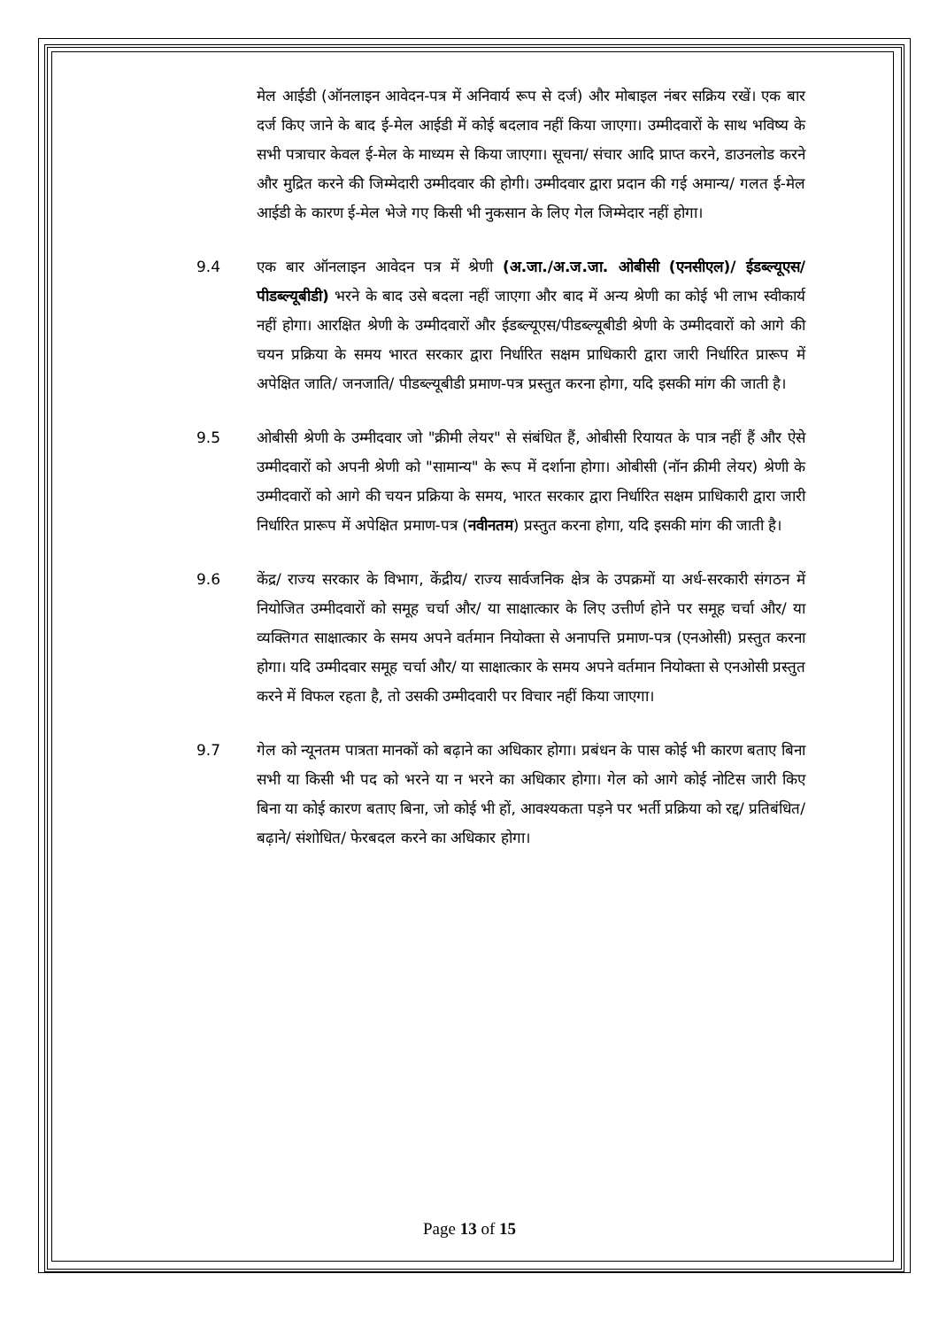मेल आईडी (ऑनलाइन आवेदन-पत्र में अनिवार्य रूप से दर्ज) और मोबाइल नंबर सक्रिय रखें। एक बार दर्ज किए जाने के बाद ई-मेल आईडी में कोई बदलाव नहीं किया जाएगा। उम्मीदवारों के साथ भविष्य के सभी पत्राचार केवल ई-मेल के माध्यम से किया जाएगा। सूचना/ संचार आदि प्राप्त करने, डाउनलोड करने और मुद्रित करने की जिम्मेदारी उम्मीदवार की होगी। उम्मीदवार द्वारा प्रदान की गई अमान्य/ गलत ई-मेल आईडी के कारण ई-मेल भेजे गए किसी भी नुकसान के लिए गेल जिम्मेदार नहीं होगा।
9.4 एक बार ऑनलाइन आवेदन पत्र में श्रेणी (अ.जा./अ.ज.जा. ओबीसी (एनसीएल)/ ईडब्ल्यूएस/ पीडब्ल्यूबीडी) भरने के बाद उसे बदला नहीं जाएगा और बाद में अन्य श्रेणी का कोई भी लाभ स्वीकार्य नहीं होगा। आरक्षित श्रेणी के उम्मीदवारों और ईडब्ल्यूएस/पीडब्ल्यूबीडी श्रेणी के उम्मीदवारों को आगे की चयन प्रक्रिया के समय भारत सरकार द्वारा निर्धारित सक्षम प्राधिकारी द्वारा जारी निर्धारित प्रारूप में अपेक्षित जाति/ जनजाति/ पीडब्ल्यूबीडी प्रमाण-पत्र प्रस्तुत करना होगा, यदि इसकी मांग की जाती है।
9.5 ओबीसी श्रेणी के उम्मीदवार जो "क्रीमी लेयर" से संबंधित हैं, ओबीसी रियायत के पात्र नहीं हैं और ऐसे उम्मीदवारों को अपनी श्रेणी को "सामान्य" के रूप में दर्शाना होगा। ओबीसी (नॉन क्रीमी लेयर) श्रेणी के उम्मीदवारों को आगे की चयन प्रक्रिया के समय, भारत सरकार द्वारा निर्धारित सक्षम प्राधिकारी द्वारा जारी निर्धारित प्रारूप में अपेक्षित प्रमाण-पत्र (नवीनतम) प्रस्तुत करना होगा, यदि इसकी मांग की जाती है।
9.6 केंद्र/ राज्य सरकार के विभाग, केंद्रीय/ राज्य सार्वजनिक क्षेत्र के उपक्रमों या अर्ध-सरकारी संगठन में नियोजित उम्मीदवारों को समूह चर्चा और/ या साक्षात्कार के लिए उत्तीर्ण होने पर समूह चर्चा और/ या व्यक्तिगत साक्षात्कार के समय अपने वर्तमान नियोक्ता से अनापत्ति प्रमाण-पत्र (एनओसी) प्रस्तुत करना होगा। यदि उम्मीदवार समूह चर्चा और/ या साक्षात्कार के समय अपने वर्तमान नियोक्ता से एनओसी प्रस्तुत करने में विफल रहता है, तो उसकी उम्मीदवारी पर विचार नहीं किया जाएगा।
9.7 गेल को न्यूनतम पात्रता मानकों को बढ़ाने का अधिकार होगा। प्रबंधन के पास कोई भी कारण बताए बिना सभी या किसी भी पद को भरने या न भरने का अधिकार होगा। गेल को आगे कोई नोटिस जारी किए बिना या कोई कारण बताए बिना, जो कोई भी हों, आवश्यकता पड़ने पर भर्ती प्रक्रिया को रद्द/ प्रतिबंधित/ बढ़ाने/ संशोधित/ फेरबदल करने का अधिकार होगा।
Page 13 of 15